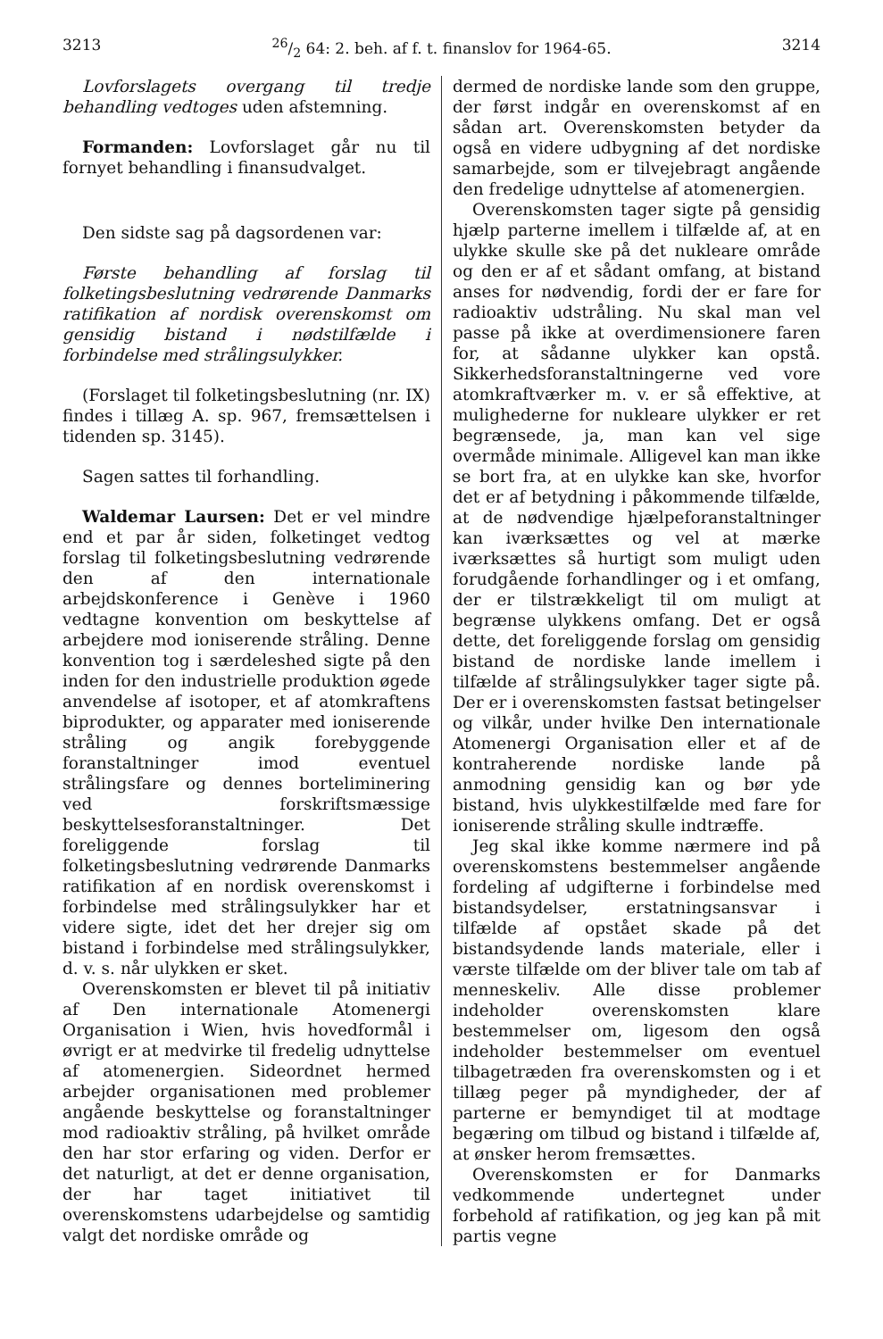321326/2 64: 2. beh. af f. t. finanslov for 1964-65. 3214
Lovforslagets overgang til tredje behandling vedtoges uden afstemning.
Formanden: Lovforslaget går nu til fornyet behandling i finansudvalget.
Den sidste sag på dagsordenen var:
Første behandling af forslag til folketingsbeslutning vedrørende Danmarks ratifikation af nordisk overenskomst om gensidig bistand i nødstilfælde i forbindelse med strålingsulykker.
(Forslaget til folketingsbeslutning (nr. IX) findes i tillæg A. sp. 967, fremsættelsen i tidenden sp. 3145).
Sagen sattes til forhandling.
Waldemar Laursen: Det er vel mindre end et par år siden, folketinget vedtog forslag til folketingsbeslutning vedrørende den af den internationale arbejdskonference i Genève i 1960 vedtagne konvention om beskyttelse af arbejdere mod ioniserende stråling. Denne konvention tog i særdeleshed sigte på den inden for den industrielle produktion øgede anvendelse af isotoper, et af atomkraftens biprodukter, og apparater med ioniserende stråling og angik forebyggende foranstaltninger imod eventuel strålingsfare og dennes borteliminering ved forskriftsmæssige beskyttelsesforanstaltninger. Det foreliggende forslag til folketingsbeslutning vedrørende Danmarks ratifikation af en nordisk overenskomst i forbindelse med strålingsulykker har et videre sigte, idet det her drejer sig om bistand i forbindelse med strålingsulykker, d. v. s. når ulykken er sket.
Overenskomsten er blevet til på initiativ af Den internationale Atomenergi Organisation i Wien, hvis hovedformål i øvrigt er at medvirke til fredelig udnyttelse af atomenergien. Sideordnet hermed arbejder organisationen med problemer angående beskyttelse og foranstaltninger mod radioaktiv stråling, på hvilket område den har stor erfaring og viden. Derfor er det naturligt, at det er denne organisation, der har taget initiativet til overenskomstens udarbejdelse og samtidig valgt det nordiske område og
dermed de nordiske lande som den gruppe, der først indgår en overenskomst af en sådan art. Overenskomsten betyder da også en videre udbygning af det nordiske samarbejde, som er tilvejebragt angående den fredelige udnyttelse af atomenergien.
Overenskomsten tager sigte på gensidig hjælp parterne imellem i tilfælde af, at en ulykke skulle ske på det nukleare område og den er af et sådant omfang, at bistand anses for nødvendig, fordi der er fare for radioaktiv udstråling. Nu skal man vel passe på ikke at overdimensionere faren for, at sådanne ulykker kan opstå. Sikkerhedsforanstaltningerne ved vore atomkraftværker m. v. er så effektive, at mulighederne for nukleare ulykker er ret begrænsede, ja, man kan vel sige overmåde minimale. Alligevel kan man ikke se bort fra, at en ulykke kan ske, hvorfor det er af betydning i påkommende tilfælde, at de nødvendige hjælpeforanstaltninger kan iværksættes og vel at mærke iværksættes så hurtigt som muligt uden forudgående forhandlinger og i et omfang, der er tilstrækkeligt til om muligt at begrænse ulykkens omfang. Det er også dette, det foreliggende forslag om gensidig bistand de nordiske lande imellem i tilfælde af strålingsulykker tager sigte på. Der er i overenskomsten fastsat betingelser og vilkår, under hvilke Den internationale Atomenergi Organisation eller et af de kontraherende nordiske lande på anmodning gensidig kan og bør yde bistand, hvis ulykkestilfælde med fare for ioniserende stråling skulle indtræffe.
Jeg skal ikke komme nærmere ind på overenskomstens bestemmelser angående fordeling af udgifterne i forbindelse med bistandsydelser, erstatningsansvar i tilfælde af opstået skade på det bistandsydende lands materiale, eller i værste tilfælde om der bliver tale om tab af menneskeliv. Alle disse problemer indeholder overenskomsten klare bestemmelser om, ligesom den også indeholder bestemmelser om eventuel tilbagetræden fra overenskomsten og i et tillæg peger på myndigheder, der af parterne er bemyndiget til at modtage begæring om tilbud og bistand i tilfælde af, at ønsker herom fremsættes.
Overenskomsten er for Danmarks vedkommende undertegnet under forbehold af ratifikation, og jeg kan på mit partis vegne